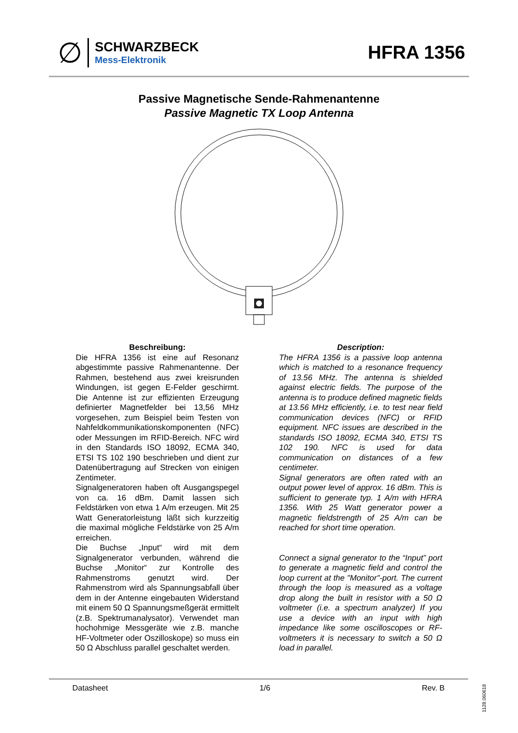∅
SCHWARZBECK
Mess-Elektronik
HFRA 1356
Passive Magnetische Sende-Rahmenantenne
Passive Magnetic TX Loop Antenna
Beschreibung:
Die HFRA 1356 ist eine auf Resonanz abgestimmte passive Rahmenantenne. Der Rahmen, bestehend aus zwei kreisrunden Windungen, ist gegen E-Felder geschirmt. Die Antenne ist zur effizienten Erzeugung definierter Magnetfelder bei 13,56 MHz vorgesehen, zum Beispiel beim Testen von Nahfeldkommunikationskomponenten (NFC) oder Messungen im RFID-Bereich. NFC wird in den Standards ISO 18092, ECMA 340, ETSI TS 102 190 beschrieben und dient zur Datenübertragung auf Strecken von einigen Zentimeter.
Signalgeneratoren haben oft Ausgangspegel von ca. 16 dBm. Damit lassen sich Feldstärken von etwa 1 A/m erzeugen. Mit 25 Watt Generatorleistung läßt sich kurzzeitig die maximal mögliche Feldstärke von 25 A/m erreichen.
Die Buchse „Input“ wird mit dem Signalgenerator verbunden, während die Buchse „Monitor“ zur Kontrolle des Rahmenstroms genutzt wird. Der Rahmenstrom wird als Spannungsabfall über dem in der Antenne eingebauten Widerstand mit einem 50 Ω Spannungsmeßgerät ermittelt (z.B. Spektrumanalysator). Verwendet man hochohmige Messgeräte wie z.B. manche HF-Voltmeter oder Oszilloskope) so muss ein 50 Ω Abschluss parallel geschaltet werden.
Description:
The HFRA 1356 is a passive loop antenna which is matched to a resonance frequency of 13.56 MHz. The antenna is shielded against electric fields. The purpose of the antenna is to produce defined magnetic fields at 13.56 MHz efficiently, i.e. to test near field communication devices (NFC) or RFID equipment. NFC issues are described in the standards ISO 18092, ECMA 340, ETSI TS 102 190. NFC is used for data communication on distances of a few centimeter.
Signal generators are often rated with an output power level of approx. 16 dBm. This is sufficient to generate typ. 1 A/m with HFRA 1356. With 25 Watt generator power a magnetic fieldstrength of 25 A/m can be reached for short time operation.
Connect a signal generator to the “Input” port to generate a magnetic field and control the loop current at the "Monitor"-port. The current through the loop is measured as a voltage drop along the built in resistor with a 50 Ω voltmeter (i.e. a spectrum analyzer) If you use a device with an input with high impedance like some oscilloscopes or RF-voltmeters it is necessary to switch a 50 Ω load in parallel.
Datasheet 1/6 Rev. B
1128.060618